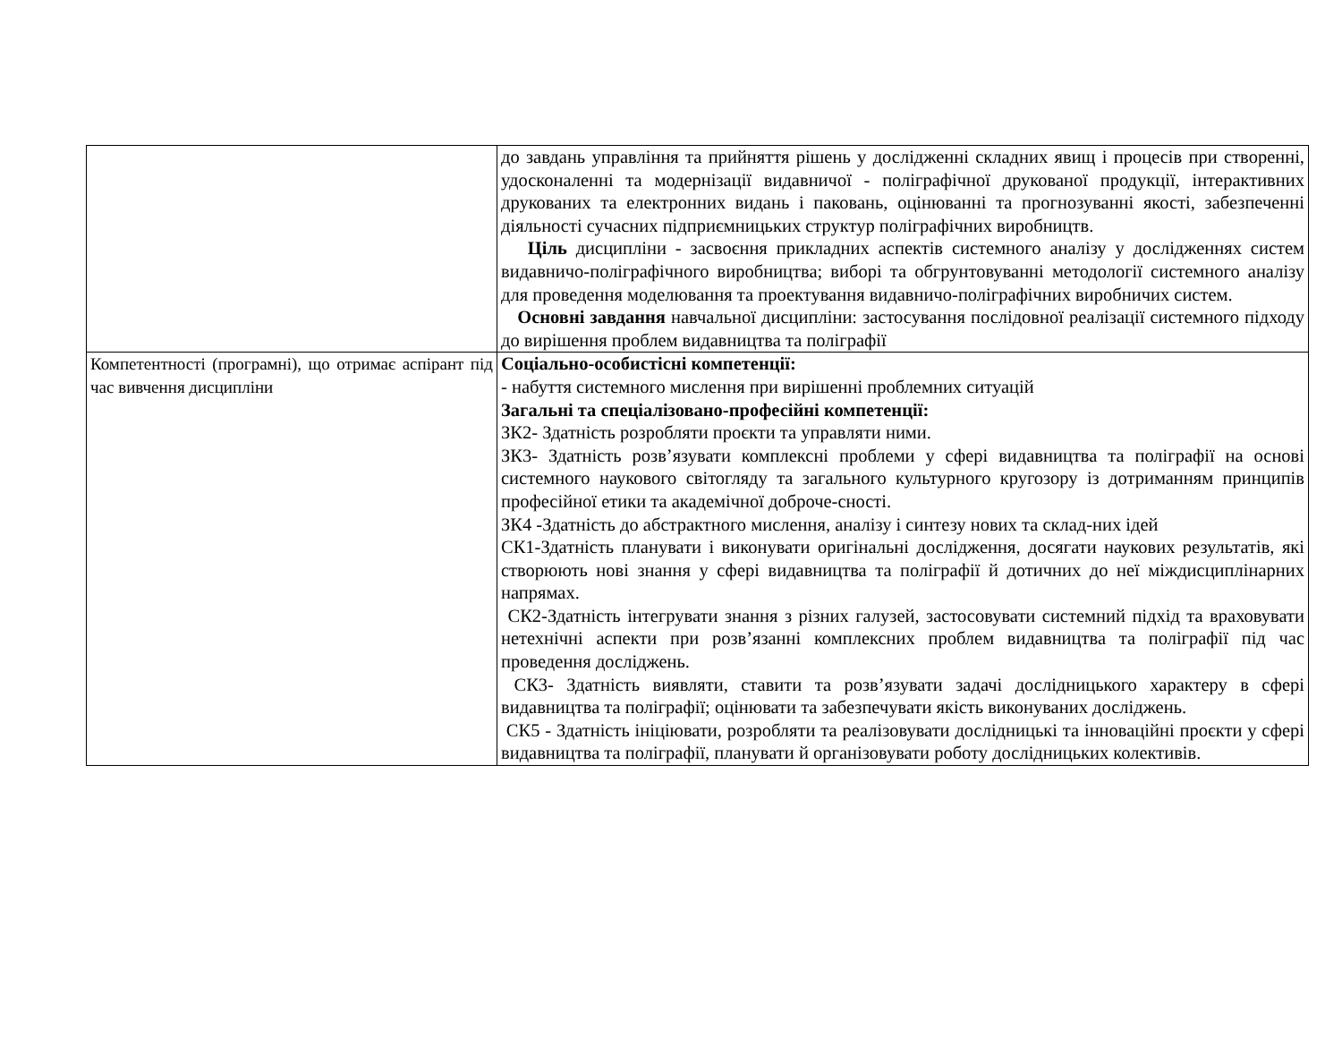| | до завдань управління та прийняття рішень у дослідженні складних явищ і процесів при створенні, удосконаленні та модернізації видавничої - поліграфічної друкованої продукції, інтерактивних друкованих та електронних видань і паковань, оцінюванні та прогнозуванні якості, забезпеченні діяльності сучасних підприємницьких структур поліграфічних виробництв. Ціль дисципліни - засвоєння прикладних аспектів системного аналізу у дослідженнях систем видавничо-поліграфічного виробництва; виборі та обгрунтовуванні методології системного аналізу для проведення моделювання та проектування видавничо-поліграфічних виробничих систем. Основні завдання навчальної дисципліни: застосування послідовної реалізації системного підходу до вирішення проблем видавництва та поліграфії |
| Компетентності (програмні), що отримає аспірант під час вивчення дисципліни | Соціально-особистісні компетенції: - набуття системного мислення при вирішенні проблемних ситуацій Загальні та спеціалізовано-професійні компетенції: ЗК2- Здатність розробляти проєкти та управляти ними. ЗК3- Здатність розв’язувати комплексні проблеми у сфері видавництва та поліграфії на основі системного наукового світогляду та загального культурного кругозору із дотриманням принципів професійної етики та академічної доброче-сності. ЗК4 -Здатність до абстрактного мислення, аналізу і синтезу нових та склад-них ідей СК1-Здатність планувати і виконувати оригінальні дослідження, досягати наукових результатів, які створюють нові знання у сфері видавництва та поліграфії й дотичних до неї міждисциплінарних напрямах. СК2-Здатність інтегрувати знання з різних галузей, застосовувати системний підхід та враховувати нетехнічні аспекти при розв’язанні комплексних проблем видавництва та поліграфії під час проведення досліджень. СК3- Здатність виявляти, ставити та розв’язувати задачі дослідницького характеру в сфері видавництва та поліграфії; оцінювати та забезпечувати якість виконуваних досліджень. СК5 - Здатність ініціювати, розробляти та реалізовувати дослідницькі та інноваційні проєкти у сфері видавництва та поліграфії, планувати й організовувати роботу дослідницьких колективів. |